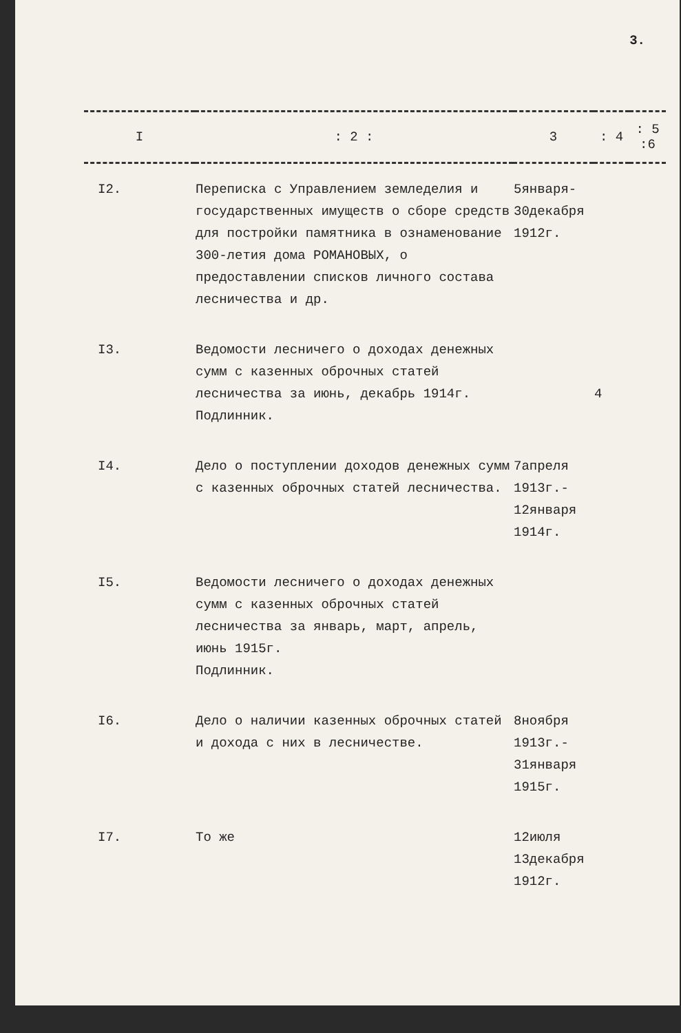3.
| I | : 2 : | 3 | : 4 | : 5 :6 |
| --- | --- | --- | --- | --- |
| I2. | Переписка с Управлением земледелия и государственных имуществ о сборе средств для постройки памятника в ознаменование 300-летия дома РОМАНОВЫХ, о предоставлении списков личного состава лесничества и др. | 5января- 30декабря 1912г. | | |
| I3. | Ведомости лесничего о доходах денежных сумм с казенных оброчных статей лесничества за июнь, декабрь 1914г. Подлинник. | | 4 | |
| I4. | Дело о поступлении доходов денежных сумм с казенных оброчных статей лесничества. | 7апреля 1913г.- 12января 1914г. | | |
| I5. | Ведомости лесничего о доходах денежных сумм с казенных оброчных статей лесничества за январь, март, апрель, июнь 1915г. Подлинник. | | | |
| I6. | Дело о наличии казенных оброчных статей и дохода с них в лесничестве. | 8ноября 1913г.- 31января 1915г. | | |
| I7. | То же | 12июля 13декабря 1912г. | | |